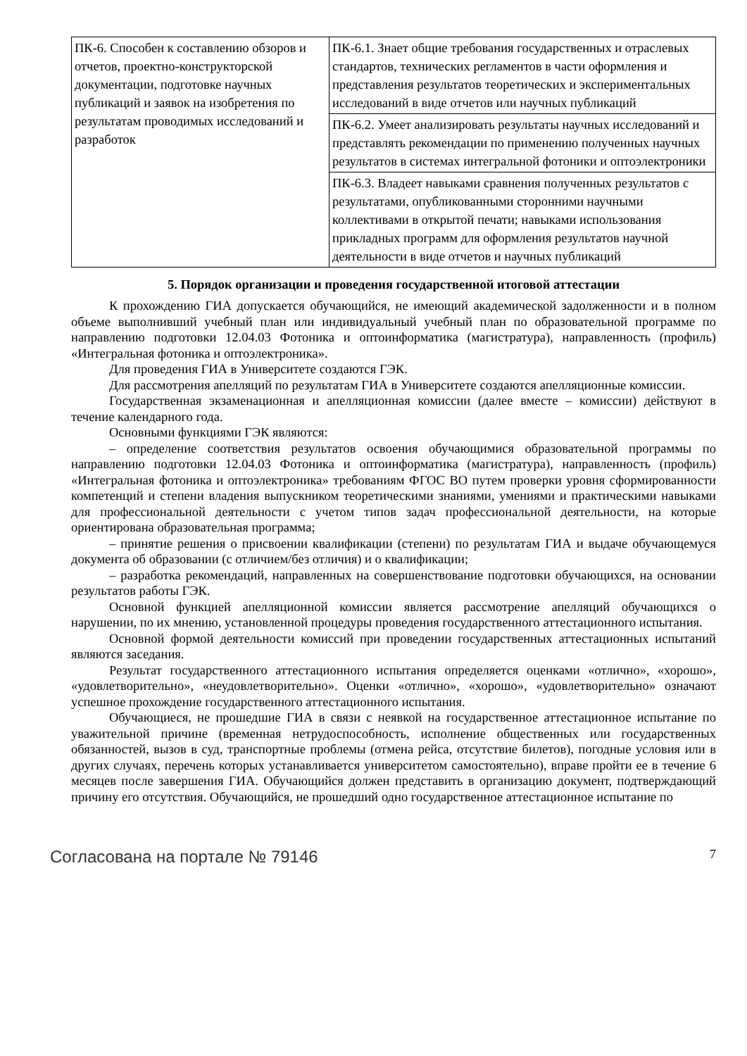| ПК-6. Способен к составлению обзоров и отчетов, проектно-конструкторской документации, подготовке научных публикаций и заявок на изобретения по результатам проводимых исследований и разработок | ПК-6.1. Знает общие требования государственных и отраслевых стандартов, технических регламентов в части оформления и представления результатов теоретических и экспериментальных исследований в виде отчетов или научных публикаций |
| | ПК-6.2. Умеет анализировать результаты научных исследований и представлять рекомендации по применению полученных научных результатов в системах интегральной фотоники и оптоэлектроники |
| | ПК-6.3. Владеет навыками сравнения полученных результатов с результатами, опубликованными сторонними научными коллективами в открытой печати; навыками использования прикладных программ для оформления результатов научной деятельности в виде отчетов и научных публикаций |
5. Порядок организации и проведения государственной итоговой аттестации
К прохождению ГИА допускается обучающийся, не имеющий академической задолженности и в полном объеме выполнивший учебный план или индивидуальный учебный план по образовательной программе по направлению подготовки 12.04.03 Фотоника и оптоинформатика (магистратура), направленность (профиль) «Интегральная фотоника и оптоэлектроника».
Для проведения ГИА в Университете создаются ГЭК.
Для рассмотрения апелляций по результатам ГИА в Университете создаются апелляционные комиссии.
Государственная экзаменационная и апелляционная комиссии (далее вместе – комиссии) действуют в течение календарного года.
Основными функциями ГЭК являются:
– определение соответствия результатов освоения обучающимися образовательной программы по направлению подготовки 12.04.03 Фотоника и оптоинформатика (магистратура), направленность (профиль) «Интегральная фотоника и оптоэлектроника» требованиям ФГОС ВО путем проверки уровня сформированности компетенций и степени владения выпускником теоретическими знаниями, умениями и практическими навыками для профессиональной деятельности с учетом типов задач профессиональной деятельности, на которые ориентирована образовательная программа;
– принятие решения о присвоении квалификации (степени) по результатам ГИА и выдаче обучающемуся документа об образовании (с отличием/без отличия) и о квалификации;
– разработка рекомендаций, направленных на совершенствование подготовки обучающихся, на основании результатов работы ГЭК.
Основной функцией апелляционной комиссии является рассмотрение апелляций обучающихся о нарушении, по их мнению, установленной процедуры проведения государственного аттестационного испытания.
Основной формой деятельности комиссий при проведении государственных аттестационных испытаний являются заседания.
Результат государственного аттестационного испытания определяется оценками «отлично», «хорошо», «удовлетворительно», «неудовлетворительно». Оценки «отлично», «хорошо», «удовлетворительно» означают успешное прохождение государственного аттестационного испытания.
Обучающиеся, не прошедшие ГИА в связи с неявкой на государственное аттестационное испытание по уважительной причине (временная нетрудоспособность, исполнение общественных или государственных обязанностей, вызов в суд, транспортные проблемы (отмена рейса, отсутствие билетов), погодные условия или в других случаях, перечень которых устанавливается университетом самостоятельно), вправе пройти ее в течение 6 месяцев после завершения ГИА. Обучающийся должен представить в организацию документ, подтверждающий причину его отсутствия. Обучающийся, не прошедший одно государственное аттестационное испытание по
Согласована на портале № 79146 7